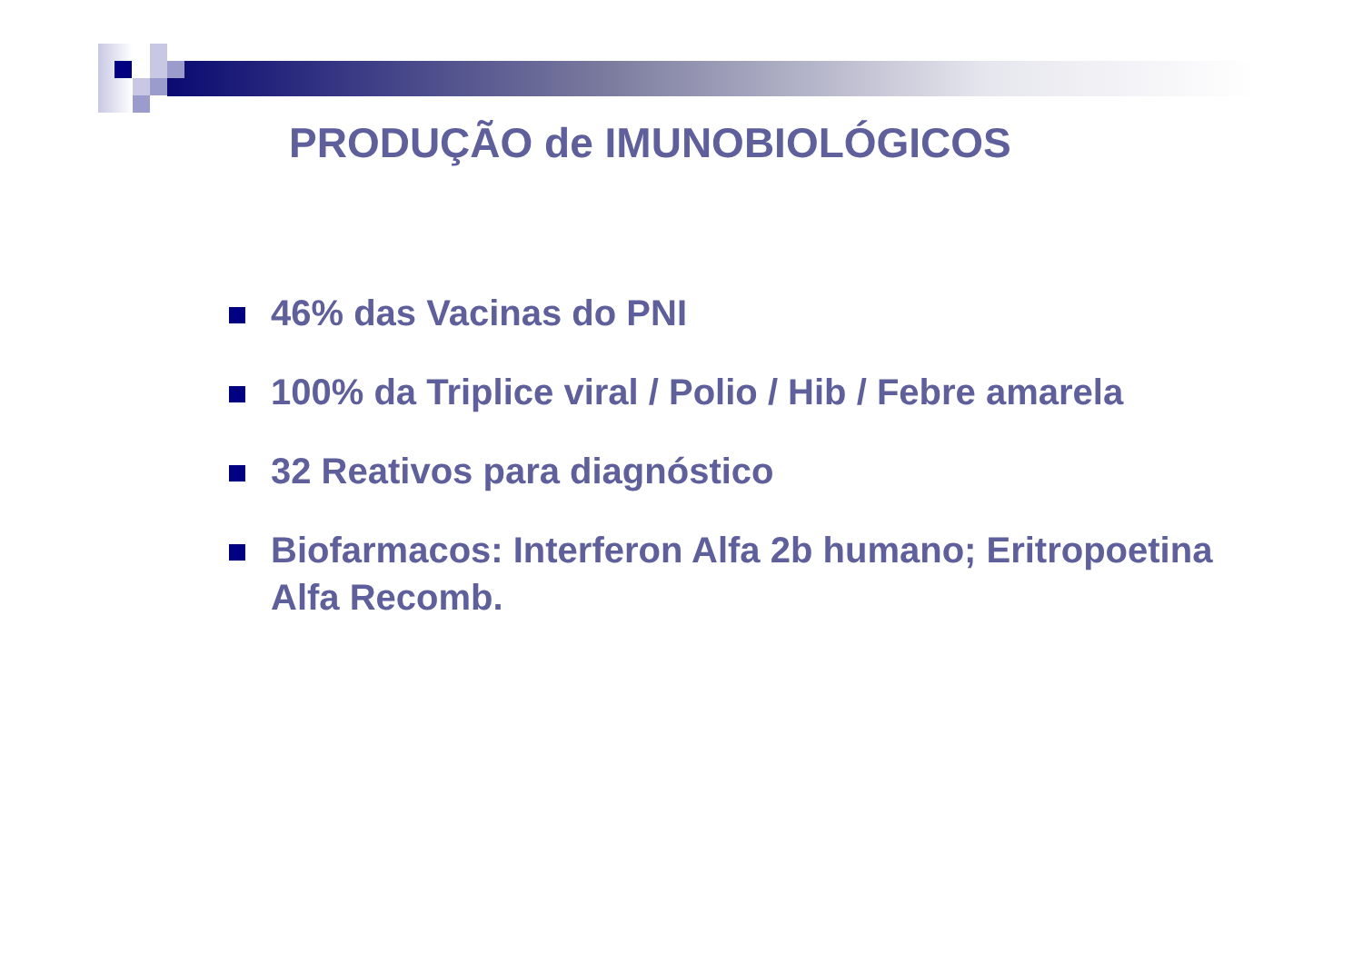PRODUÇÃO de IMUNOBIOLÓGICOS
46% das Vacinas do PNI
100% da Triplice viral / Polio / Hib / Febre amarela
32 Reativos para diagnóstico
Biofarmacos: Interferon Alfa 2b humano; Eritropoetina Alfa Recomb.